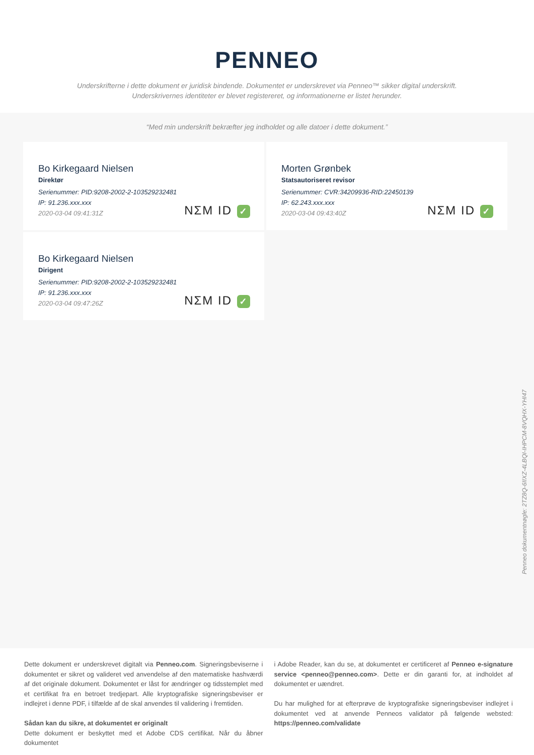PENNEO
Underskrifterne i dette dokument er juridisk bindende. Dokumentet er underskrevet via Penneo™ sikker digital underskrift.
Underskrivernes identiteter er blevet registereret, og informationerne er listet herunder.
“Med min underskrift bekræfter jeg indholdet og alle datoer i dette dokument.”
Bo Kirkegaard Nielsen
Direktør
Serienummer: PID:9208-2002-2-103529232481
IP: 91.236.xxx.xxx
2020-03-04 09:41:31Z
NΣM ID ✓
Morten Grønbek
Statsautoriseret revisor
Serienummer: CVR:34209936-RID:22450139
IP: 62.243.xxx.xxx
2020-03-04 09:43:40Z
NΣM ID ✓
Bo Kirkegaard Nielsen
Dirigent
Serienummer: PID:9208-2002-2-103529232481
IP: 91.236.xxx.xxx
2020-03-04 09:47:26Z
NΣM ID ✓
Penneo dokumentnøgle: 2TZ8Q-6IIXZ-4LBQI-IHPCM-8VQHX-YHI47
Dette dokument er underskrevet digitalt via Penneo.com. Signeringsbeviserne i dokumentet er sikret og valideret ved anvendelse af den matematiske hashværdi af det originale dokument. Dokumentet er låst for ændringer og tidsstemplet med et certifikat fra en betroet tredjepart. Alle kryptografiske signeringsbeviser er indlejret i denne PDF, i tilfælde af de skal anvendes til validering i fremtiden.
Sådan kan du sikre, at dokumentet er originalt
Dette dokument er beskyttet med et Adobe CDS certifikat. Når du åbner dokumentet
i Adobe Reader, kan du se, at dokumentet er certificeret af Penneo e-signature service <penneo@penneo.com>. Dette er din garanti for, at indholdet af dokumentet er uændret.
Du har mulighed for at efterprøve de kryptografiske signeringsbeviser indlejret i dokumentet ved at anvende Penneos validator på følgende websted: https://penneo.com/validate